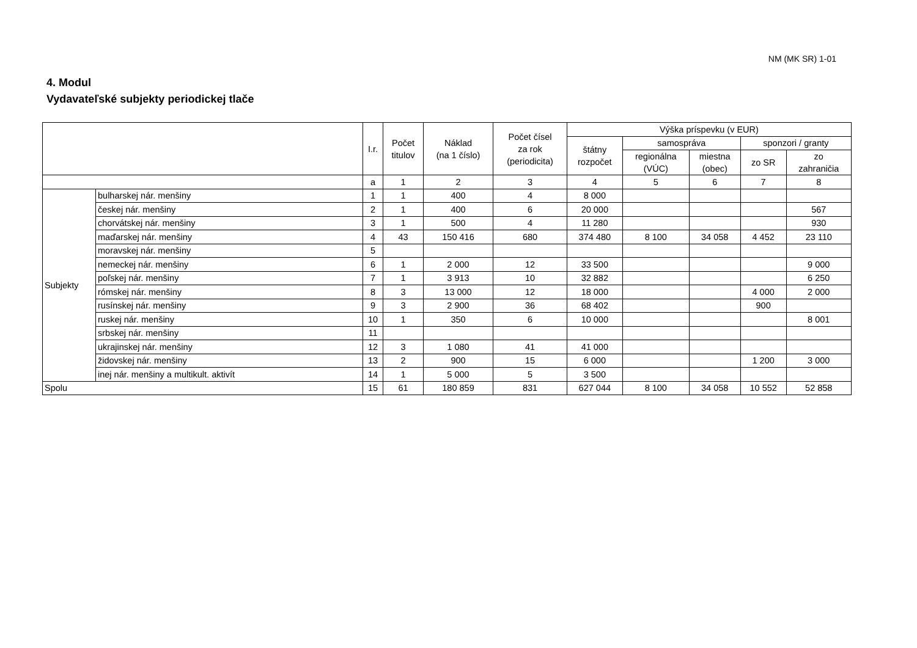NM (MK SR) 1-01
4. Modul
Vydavateľské subjekty periodickej tlače
| | | I.r. | Počet titulov | Náklad (na 1 číslo) | Počet čísel za rok (periodicita) | Výška príspevku (v EUR) | | | | |
| --- | --- | --- | --- | --- | --- | --- | --- | --- | --- | --- |
| | | | | | | štátny rozpočet | samospráva | | sponzori / granty | |
| | | | | | | | regionálna (VÚC) | miestna (obec) | zo SR | zo zahraničia |
| | | a | 1 | 2 | 3 | 4 | 5 | 6 | 7 | 8 |
| Subjekty | bulharskej nár. menšiny | 1 | 1 | 400 | 4 | 8 000 | | | | |
| | českej nár. menšiny | 2 | 1 | 400 | 6 | 20 000 | | | | 567 |
| | chorvátskej nár. menšiny | 3 | 1 | 500 | 4 | 11 280 | | | | 930 |
| | maďarskej nár. menšiny | 4 | 43 | 150 416 | 680 | 374 480 | 8 100 | 34 058 | 4 452 | 23 110 |
| | moravskej nár. menšiny | 5 | | | | | | | | |
| | nemeckej nár. menšiny | 6 | 1 | 2 000 | 12 | 33 500 | | | | 9 000 |
| | poľskej nár. menšiny | 7 | 1 | 3 913 | 10 | 32 882 | | | | 6 250 |
| | rómskej nár. menšiny | 8 | 3 | 13 000 | 12 | 18 000 | | | 4 000 | 2 000 |
| | rusínskej nár. menšiny | 9 | 3 | 2 900 | 36 | 68 402 | | | 900 | |
| | ruskej nár. menšiny | 10 | 1 | 350 | 6 | 10 000 | | | | 8 001 |
| | srbskej nár. menšiny | 11 | | | | | | | | |
| | ukrajinskej nár. menšiny | 12 | 3 | 1 080 | 41 | 41 000 | | | | |
| | židovskej nár. menšiny | 13 | 2 | 900 | 15 | 6 000 | | | 1 200 | 3 000 |
| | inej nár. menšiny a multikult. aktivít | 14 | 1 | 5 000 | 5 | 3 500 | | | | |
| Spolu | | 15 | 61 | 180 859 | 831 | 627 044 | 8 100 | 34 058 | 10 552 | 52 858 |